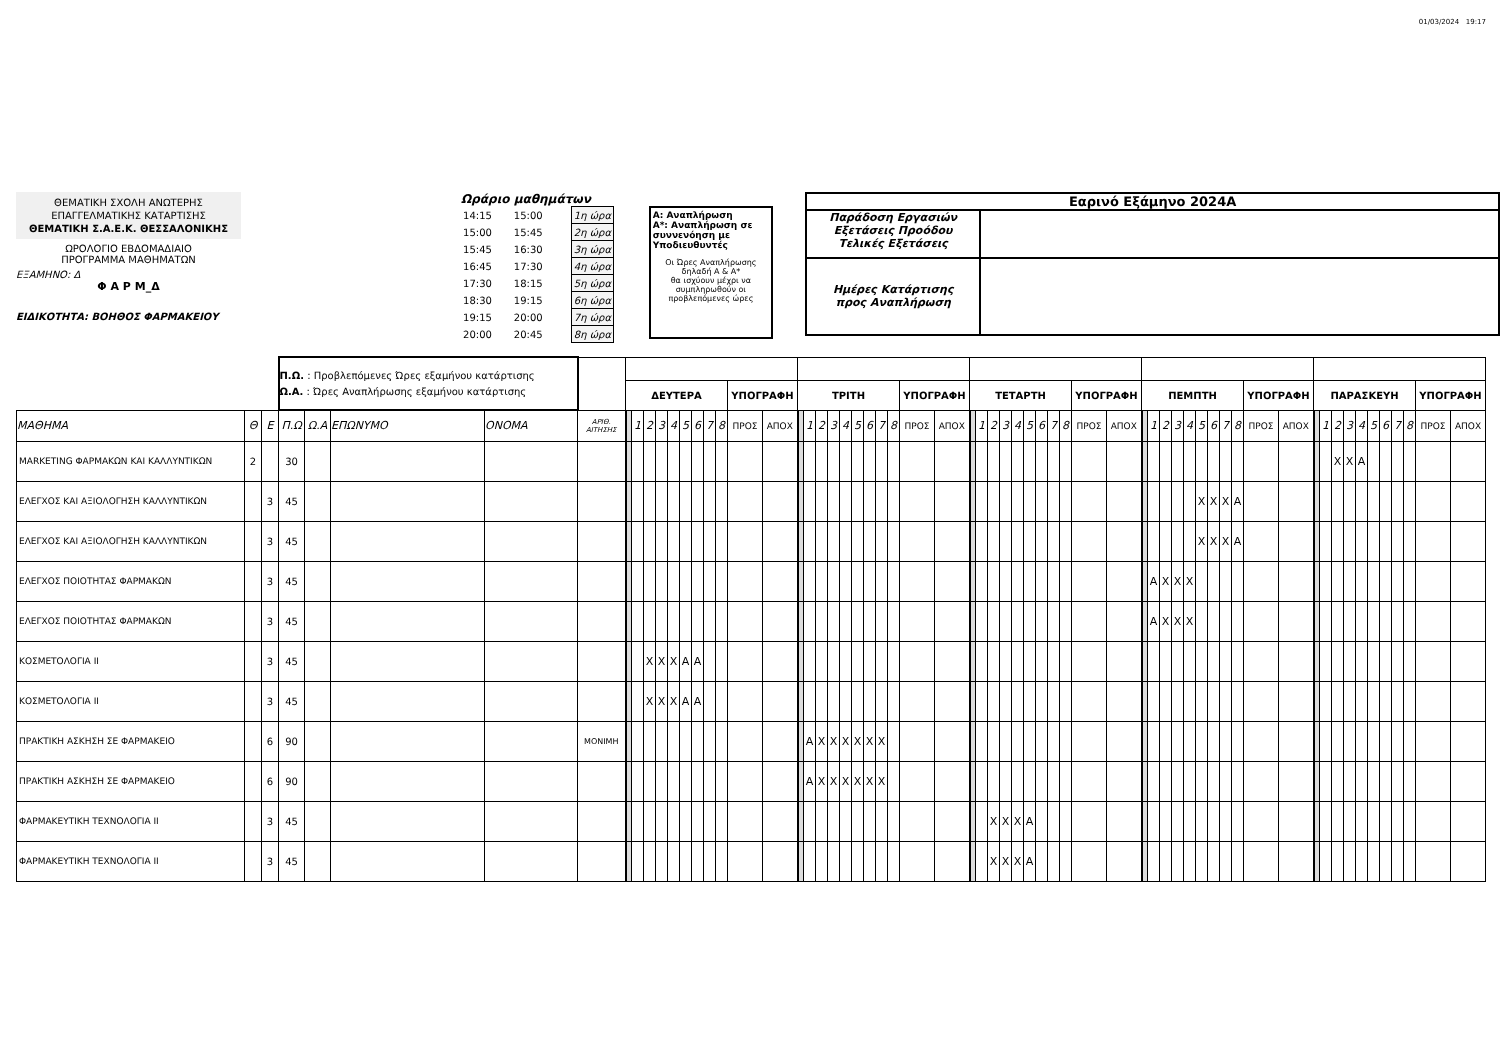01/03/2024 19:17
ΘΕΜΑΤΙΚΗ ΣΧΟΛΗ ΑΝΩΤΕΡΗΣ
ΕΠΑΓΓΕΛΜΑΤΙΚΗΣ ΚΑΤΑΡΤΙΣΗΣ
ΘΕΜΑΤΙΚΗ Σ.Α.Ε.Κ. ΘΕΣΣΑΛΟΝΙΚΗΣ
ΩΡΟΛΟΓΙΟ ΕΒΔΟΜΑΔΙΑΙΟ
ΠΡΟΓΡΑΜΜΑ ΜΑΘΗΜΑΤΩΝ
ΕΞΑΜΗΝΟ: Δ
Φ Α Ρ Μ_Δ
ΕΙΔΙΚΟΤΗΤΑ: ΒΟΗΘΟΣ ΦΑΡΜΑΚΕΙΟΥ
Ωράριο μαθημάτων
| 14:15 | 15:00 | 1η ώρα |
| 15:00 | 15:45 | 2η ώρα |
| 15:45 | 16:30 | 3η ώρα |
| 16:45 | 17:30 | 4η ώρα |
| 17:30 | 18:15 | 5η ώρα |
| 18:30 | 19:15 | 6η ώρα |
| 19:15 | 20:00 | 7η ώρα |
| 20:00 | 20:45 | 8η ώρα |
Α: Αναπλήρωση
Α*: Αναπλήρωση σε συννενόηση με Υποδιευθυντές
Οι Ώρες Αναπλήρωσης δηλαδή Α & Α*
θα ισχύουν μέχρι να συμπληρωθούν οι προβλεπόμενες ώρες
Εαρινό Εξάμηνο 2024Α
Παράδοση Εργασιών
Εξετάσεις Προόδου
Τελικές Εξετάσεις
Ημέρες Κατάρτισης
προς Αναπλήρωση
| | | | Π.Ω. : Προβλεπόμενες Ώρες εξαμήνου κατάρτισης Ω.Α. : Ώρες Αναπλήρωσης εξαμήνου κατάρτισης | | | | | | | | | | | | | | | | | | | | | | | | | | | | | | | | | | | | | | | | | | | | | | | | | | | | | | | | | | | |
| | | | | | | | | ΔΕΥΤΕΡΑ | | | | | | | | | ΥΠΟΓΡΑΦΗ | | ΤΡΙΤΗ | | | | | | | | | ΥΠΟΓΡΑΦΗ | | ΤΕΤΑΡΤΗ | | | | | | | | | ΥΠΟΓΡΑΦΗ | | ΠΕΜΠΤΗ | | | | | | | | | ΥΠΟΓΡΑΦΗ | | ΠΑΡΑΣΚΕΥΗ | | | | | | | | | ΥΠΟΓΡΑΦΗ | |
| ΜΑΘΗΜΑ | Θ | Ε | Π.Ω | Ω.Α | ΕΠΩΝΥΜΟ | ΟΝΟΜΑ | ΑΡΙΘ. ΑΙΤΗΣΗΣ | | 1 | 2 | 3 | 4 | 5 | 6 | 7 | 8 | ΠΡΟΣ | ΑΠΟΧ | | 1 | 2 | 3 | 4 | 5 | 6 | 7 | 8 | ΠΡΟΣ | ΑΠΟΧ | | 1 | 2 | 3 | 4 | 5 | 6 | 7 | 8 | ΠΡΟΣ | ΑΠΟΧ | | 1 | 2 | 3 | 4 | 5 | 6 | 7 | 8 | ΠΡΟΣ | ΑΠΟΧ | | 1 | 2 | 3 | 4 | 5 | 6 | 7 | 8 | ΠΡΟΣ | ΑΠΟΧ |
| MARKETING ΦΑΡΜΑΚΩΝ ΚΑΙ ΚΑΛΛΥΝΤΙΚΩΝ | 2 | | 30 | | | | | | | | | | | | | | | | | | | | | | | | | | | | | | | | | | | | | | | | | | | | | | | | | | | X | X | A | | | | | | |
| ΕΛΕΓΧΟΣ ΚΑΙ ΑΞΙΟΛΟΓΗΣΗ ΚΑΛΛΥΝΤΙΚΩΝ | | 3 | 45 | | | | | | | | | | | | | | | | | | | | | | | | | | | | | | | | | | | | | | | | | | | X | X | X | A | | | | | | | | | | | | | |
| ΕΛΕΓΧΟΣ ΚΑΙ ΑΞΙΟΛΟΓΗΣΗ ΚΑΛΛΥΝΤΙΚΩΝ | | 3 | 45 | | | | | | | | | | | | | | | | | | | | | | | | | | | | | | | | | | | | | | | | | | | X | X | X | A | | | | | | | | | | | | | |
| ΕΛΕΓΧΟΣ ΠΟΙΟΤΗΤΑΣ ΦΑΡΜΑΚΩΝ | | 3 | 45 | | | | | | | | | | | | | | | | | | | | | | | | | | | | | | | | | | | | | | | A | X | X | X | | | | | | | | | | | | | | | | | |
| ΕΛΕΓΧΟΣ ΠΟΙΟΤΗΤΑΣ ΦΑΡΜΑΚΩΝ | | 3 | 45 | | | | | | | | | | | | | | | | | | | | | | | | | | | | | | | | | | | | | | | A | X | X | X | | | | | | | | | | | | | | | | | |
| ΚΟΣΜΕΤΟΛΟΓΙΑ ΙΙ | | 3 | 45 | | | | | | | X | X | X | A | A | | | | | | | | | | | | | | | | | | | | | | | | | | | | | | | | | | | | | | | | | | | | | | | | |
| ΚΟΣΜΕΤΟΛΟΓΙΑ ΙΙ | | 3 | 45 | | | | | | | X | X | X | A | A | | | | | | | | | | | | | | | | | | | | | | | | | | | | | | | | | | | | | | | | | | | | | | | | |
| ΠΡΑΚΤΙΚΗ ΑΣΚΗΣΗ ΣΕ ΦΑΡΜΑΚΕΙΟ | | 6 | 90 | | | | ΜΟΝΙΜΗ | | | | | | | | | | | | | A | X | X | X | X | X | X | | | | | | | | | | | | | | | | | | | | | | | | | | | | | | | | | | | | |
| ΠΡΑΚΤΙΚΗ ΑΣΚΗΣΗ ΣΕ ΦΑΡΜΑΚΕΙΟ | | 6 | 90 | | | | | | | | | | | | | | | | | A | X | X | X | X | X | X | | | | | | | | | | | | | | | | | | | | | | | | | | | | | | | | | | | | |
| ΦΑΡΜΑΚΕΥΤΙΚΗ ΤΕΧΝΟΛΟΓΙΑ ΙΙ | | 3 | 45 | | | | | | | | | | | | | | | | | | | | | | | | | | | | | X | X | X | A | | | | | | | | | | | | | | | | | | | | | | | | | | | |
| ΦΑΡΜΑΚΕΥΤΙΚΗ ΤΕΧΝΟΛΟΓΙΑ ΙΙ | | 3 | 45 | | | | | | | | | | | | | | | | | | | | | | | | | | | | | X | X | X | A | | | | | | | | | | | | | | | | | | | | | | | | | | | |